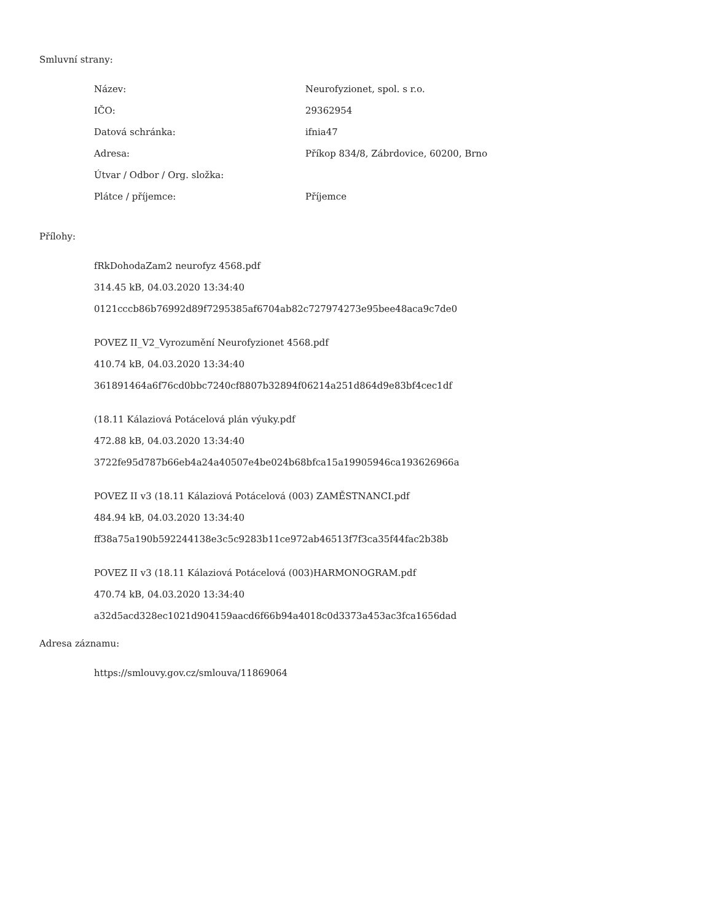Smluvní strany:
| Název: | Neurofyzionet, spol. s r.o. |
| IČO: | 29362954 |
| Datová schránka: | ifnia47 |
| Adresa: | Příkop 834/8, Zábrdovice, 60200, Brno |
| Útvar / Odbor / Org. složka: | |
| Plátce / příjemce: | Příjemce |
Přílohy:
fRkDohodaZam2 neurofyz 4568.pdf
314.45 kB, 04.03.2020 13:34:40
0121cccb86b76992d89f7295385af6704ab82c727974273e95bee48aca9c7de0
POVEZ II_V2_Vyrozumění Neurofyzionet 4568.pdf
410.74 kB, 04.03.2020 13:34:40
361891464a6f76cd0bbc7240cf8807b32894f06214a251d864d9e83bf4cec1df
(18.11 Kálaziová Potácelová plán výuky.pdf
472.88 kB, 04.03.2020 13:34:40
3722fe95d787b66eb4a24a40507e4be024b68bfca15a19905946ca193626966a
POVEZ II v3 (18.11 Kálaziová Potácelová (003) ZAMĚSTNANCI.pdf
484.94 kB, 04.03.2020 13:34:40
ff38a75a190b592244138e3c5c9283b11ce972ab46513f7f3ca35f44fac2b38b
POVEZ II v3 (18.11 Kálaziová Potácelová (003)HARMONOGRAM.pdf
470.74 kB, 04.03.2020 13:34:40
a32d5acd328ec1021d904159aacd6f66b94a4018c0d3373a453ac3fca1656dad
Adresa záznamu:
https://smlouvy.gov.cz/smlouva/11869064